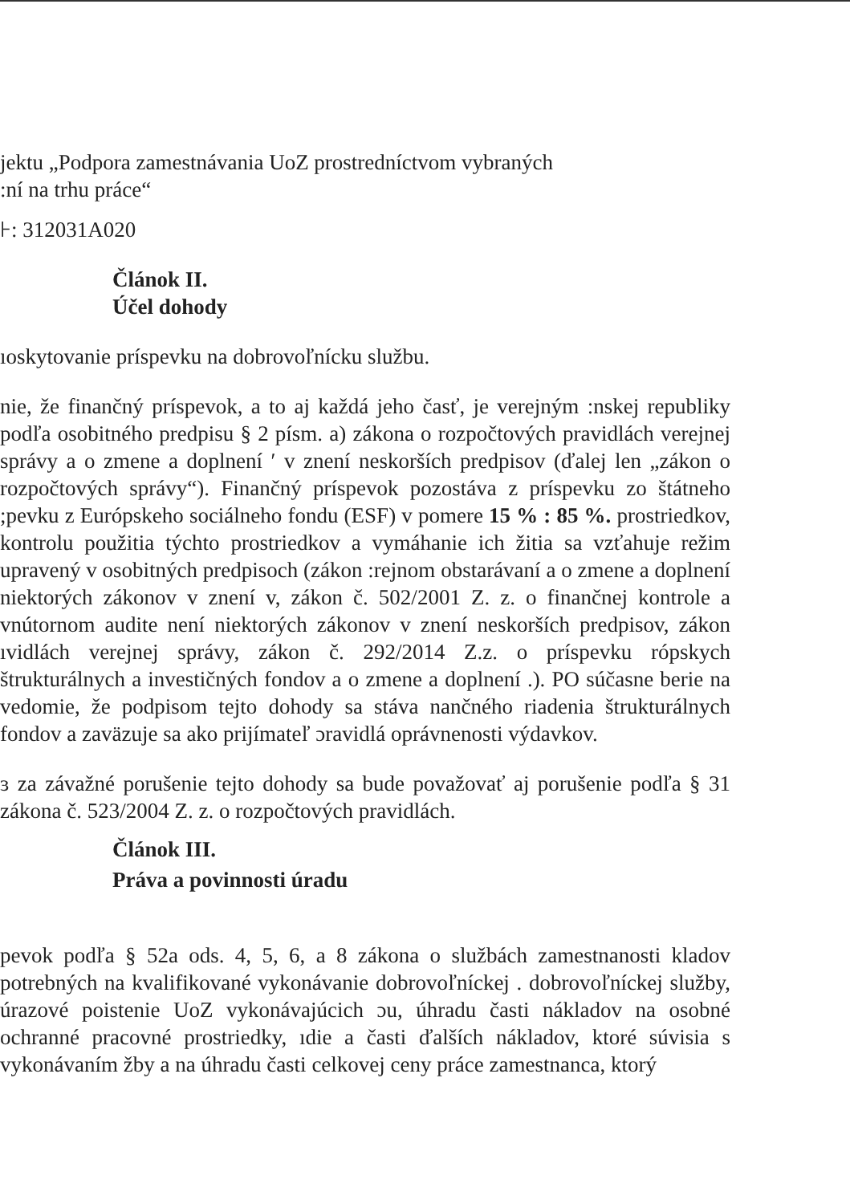jektu „Podpora zamestnávania UoZ prostredníctvom vybraných
:ní na trhu práce“
⊦: 312031A020
Článok II.
Účel dohody
ıoskytovanie príspevku na dobrovoľnícku službu.
nie, že finančný príspevok, a to aj každá jeho časť, je verejným :nskej republiky podľa osobitného predpisu § 2 písm. a) zákona o rozpočtových pravidlách verejnej správy a o zmene a doplnení ′ v znení neskorších predpisov (ďalej len „zákon o rozpočtových správy“). Finančný príspevok pozostáva z príspevku zo štátneho ;pevku z Európskeho sociálneho fondu (ESF) v pomere 15 % : 85 %. prostriedkov, kontrolu použitia týchto prostriedkov a vymáhanie ich žitia sa vzťahuje režim upravený v osobitných predpisoch (zákon :rejnom obstarávaní a o zmene a doplnení niektorých zákonov v znení v, zákon č. 502/2001 Z. z. o finančnej kontrole a vnútornom audite není niektorých zákonov v znení neskorších predpisov, zákon ıvidlách verejnej správy, zákon č. 292/2014 Z.z. o príspevku rópskych štrukturálnych a investičných fondov a o zmene a doplnení .). PO súčasne berie na vedomie, že podpisom tejto dohody sa stáva nančného riadenia štrukturálnych fondov a zaväzuje sa ako prijímateľ ɔravidlá oprávnenosti výdavkov.
ɜ za závažné porušenie tejto dohody sa bude považovať aj porušenie podľa § 31 zákona č. 523/2004 Z. z. o rozpočtových pravidlách.
Článok III.
Práva a povinnosti úradu
pevok podľa § 52a ods. 4, 5, 6, a 8 zákona o službách zamestnanosti kladov potrebných na kvalifikované vykonávanie dobrovoľníckej . dobrovoľníckej služby, úrazové poistenie UoZ vykonávajúcich ɔu, úhradu časti nákladov na osobné ochranné pracovné prostriedky, ıdie a časti ďalších nákladov, ktoré súvisia s vykonávaním žby a na úhradu časti celkovej ceny práce zamestnanca, ktorý